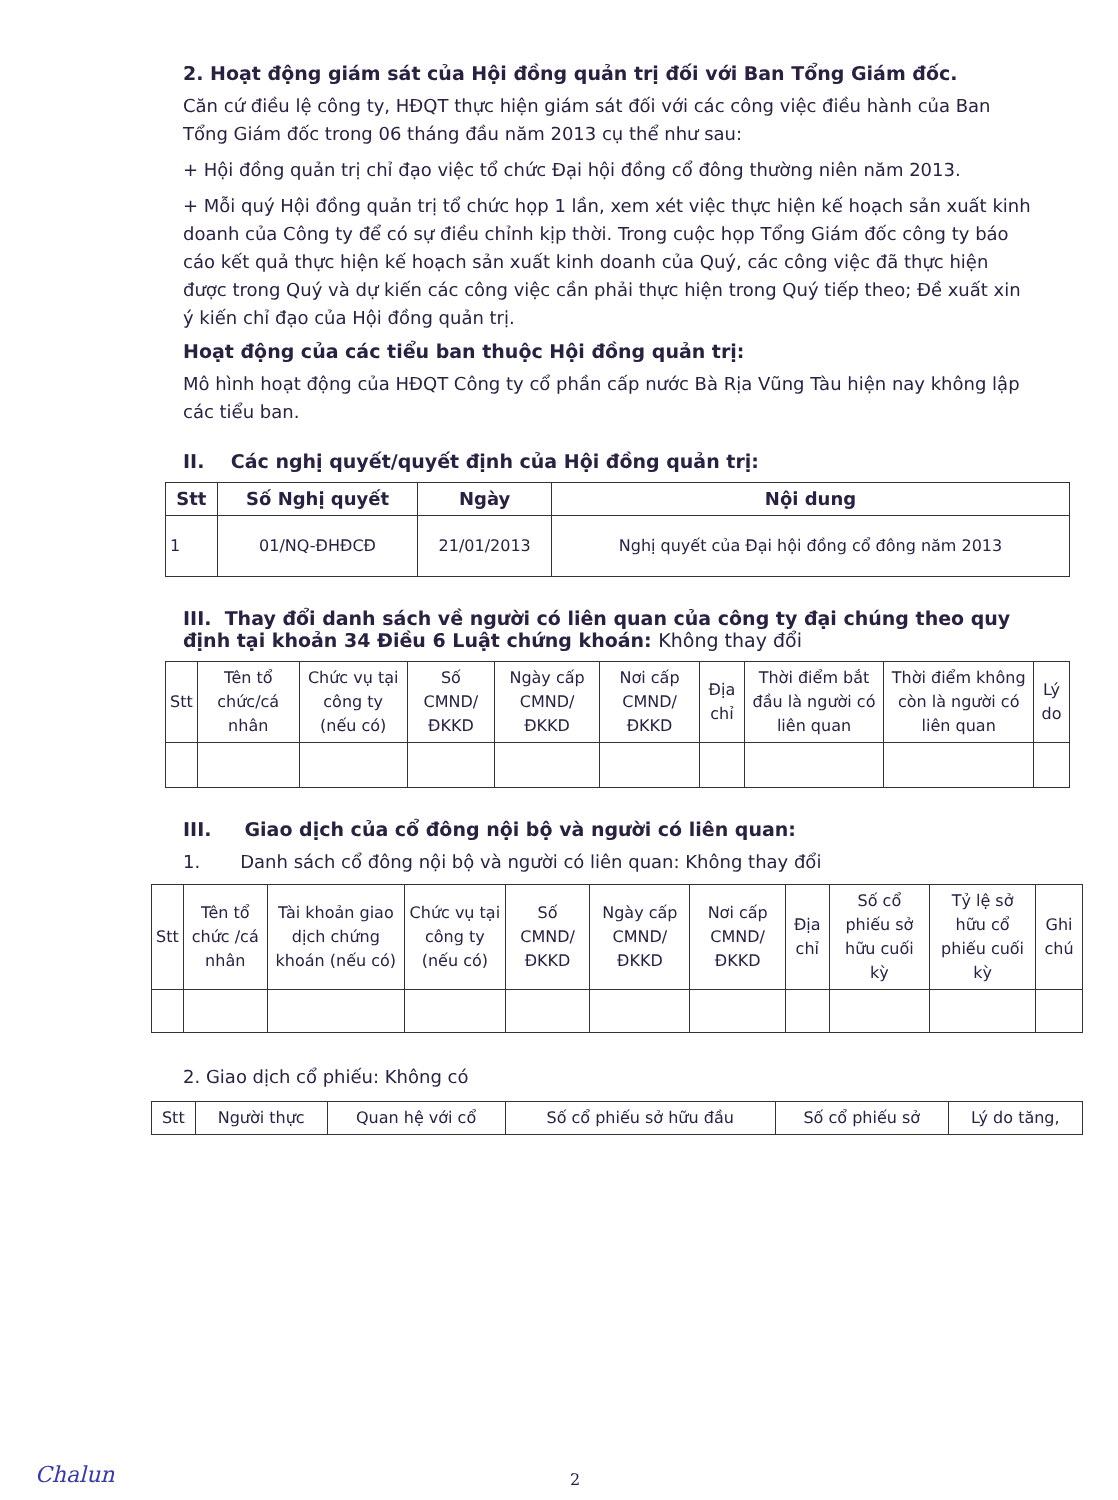2. Hoạt động giám sát của Hội đồng quản trị đối với Ban Tổng Giám đốc.
Căn cứ điều lệ công ty, HĐQT thực hiện giám sát đối với các công việc điều hành của Ban Tổng Giám đốc trong 06 tháng đầu năm 2013 cụ thể như sau:
+ Hội đồng quản trị chỉ đạo việc tổ chức Đại hội đồng cổ đông thường niên năm 2013.
+ Mỗi quý Hội đồng quản trị tổ chức họp 1 lần, xem xét việc thực hiện kế hoạch sản xuất kinh doanh của Công ty để có sự điều chỉnh kịp thời. Trong cuộc họp Tổng Giám đốc công ty báo cáo kết quả thực hiện kế hoạch sản xuất kinh doanh của Quý, các công việc đã thực hiện được trong Quý và dự kiến các công việc cần phải thực hiện trong Quý tiếp theo; Đề xuất xin ý kiến chỉ đạo của Hội đồng quản trị.
Hoạt động của các tiểu ban thuộc Hội đồng quản trị:
Mô hình hoạt động của HĐQT Công ty cổ phần cấp nước Bà Rịa Vũng Tàu hiện nay không lập các tiểu ban.
II. Các nghị quyết/quyết định của Hội đồng quản trị:
| Stt | Số Nghị quyết | Ngày | Nội dung |
| --- | --- | --- | --- |
| 1 | 01/NQ-ĐHĐCĐ | 21/01/2013 | Nghị quyết của Đại hội đồng cổ đông năm 2013 |
III. Thay đổi danh sách về người có liên quan của công ty đại chúng theo quy định tại khoản 34 Điều 6 Luật chứng khoán: Không thay đổi
| Stt | Tên tổ chức/cá nhân | Chức vụ tại công ty (nếu có) | Số CMND/ ĐKKD | Ngày cấp CMND/ ĐKKD | Nơi cấp CMND/ ĐKKD | Địa chỉ | Thời điểm bắt đầu là người có liên quan | Thời điểm không còn là người có liên quan | Lý do |
| --- | --- | --- | --- | --- | --- | --- | --- | --- | --- |
III. Giao dịch của cổ đông nội bộ và người có liên quan:
1. Danh sách cổ đông nội bộ và người có liên quan: Không thay đổi
| Stt | Tên tổ chức /cá nhân | Tài khoản giao dịch chứng khoán (nếu có) | Chức vụ tại công ty (nếu có) | Số CMND/ ĐKKD | Ngày cấp CMND/ ĐKKD | Nơi cấp CMND/ ĐKKD | Địa chỉ | Số cổ phiếu sở hữu cuối kỳ | Tỷ lệ sở hữu cổ phiếu cuối kỳ | Ghi chú |
| --- | --- | --- | --- | --- | --- | --- | --- | --- | --- | --- |
2. Giao dịch cổ phiếu: Không có
| Stt | Người thực | Quan hệ với cổ | Số cổ phiếu sở hữu đầu | Số cổ phiếu sở | Lý do tăng, |
| --- | --- | --- | --- | --- | --- |
Chalun 2